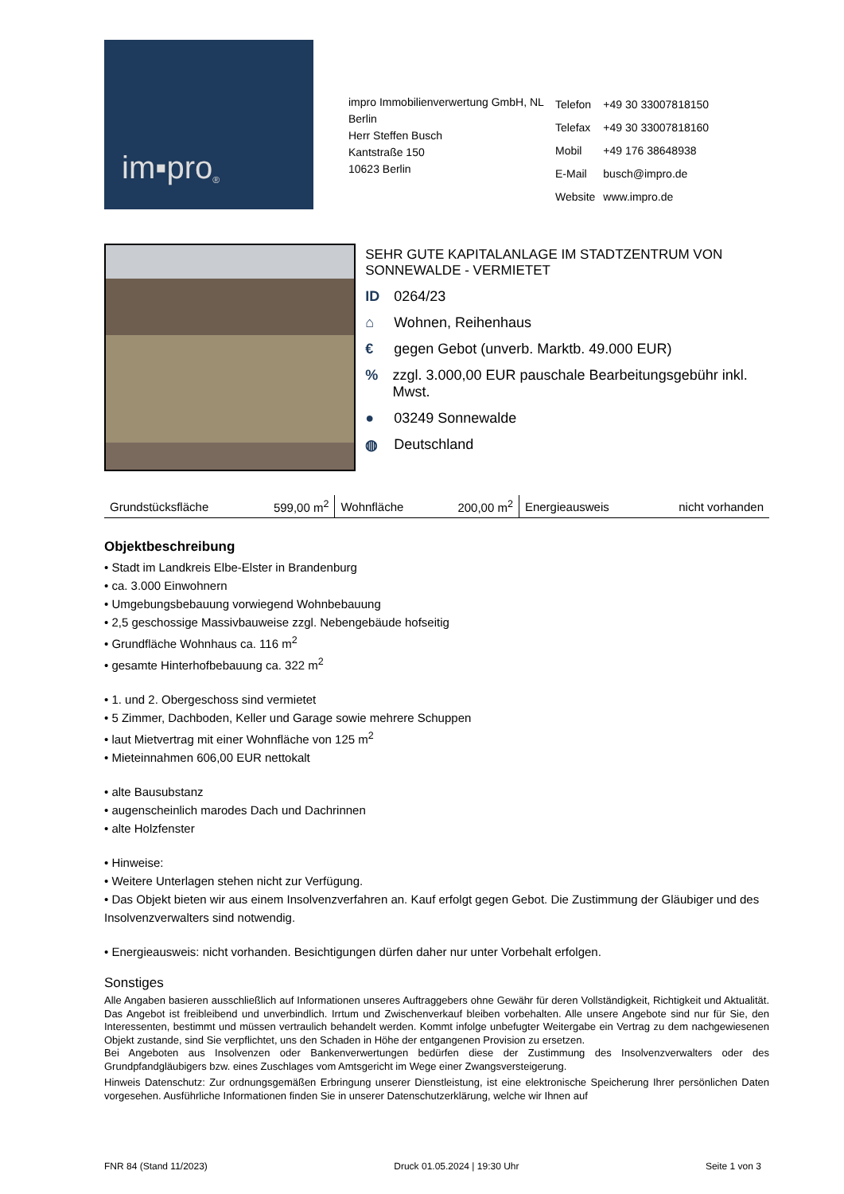im▪pro<sup>®</sup>
impro Immobilienverwertung GmbH, NL Berlin
Herr Steffen Busch
Kantstraße 150
10623 Berlin
| Telefon | +49 30 33007818150 |
| Telefax | +49 30 33007818160 |
| Mobil | +49 176 38648938 |
| E-Mail | busch@impro.de |
| Website | www.impro.de |
SEHR GUTE KAPITALANLAGE IM STADTZENTRUM VON SONNEWALDE - VERMIETET
ID 0264/23
⌂ Wohnen, Reihenhaus
€ gegen Gebot (unverb. Marktb. 49.000 EUR)
% zzgl. 3.000,00 EUR pauschale Bearbeitungsgebühr inkl. Mwst.
● 03249 Sonnewalde
◍ Deutschland
| Grundstücksfläche | 599,00 m<sup>2</sup> | Wohnfläche | 200,00 m<sup>2</sup> | Energieausweis | nicht vorhanden |
Objektbeschreibung
• Stadt im Landkreis Elbe-Elster in Brandenburg
• ca. 3.000 Einwohnern
• Umgebungsbebauung vorwiegend Wohnbebauung
• 2,5 geschossige Massivbauweise zzgl. Nebengebäude hofseitig
• Grundfläche Wohnhaus ca. 116 m<sup>2</sup>
• gesamte Hinterhofbebauung ca. 322 m<sup>2</sup>
• 1. und 2. Obergeschoss sind vermietet
• 5 Zimmer, Dachboden, Keller und Garage sowie mehrere Schuppen
• laut Mietvertrag mit einer Wohnfläche von 125 m<sup>2</sup>
• Mieteinnahmen 606,00 EUR nettokalt
• alte Bausubstanz
• augenscheinlich marodes Dach und Dachrinnen
• alte Holzfenster
• Hinweise:
• Weitere Unterlagen stehen nicht zur Verfügung.
• Das Objekt bieten wir aus einem Insolvenzverfahren an. Kauf erfolgt gegen Gebot. Die Zustimmung der Gläubiger und des Insolvenzverwalters sind notwendig.
• Energieausweis: nicht vorhanden. Besichtigungen dürfen daher nur unter Vorbehalt erfolgen.
Sonstiges
Alle Angaben basieren ausschließlich auf Informationen unseres Auftraggebers ohne Gewähr für deren Vollständigkeit, Richtigkeit und Aktualität. Das Angebot ist freibleibend und unverbindlich. Irrtum und Zwischenverkauf bleiben vorbehalten. Alle unsere Angebote sind nur für Sie, den Interessenten, bestimmt und müssen vertraulich behandelt werden. Kommt infolge unbefugter Weitergabe ein Vertrag zu dem nachgewiesenen Objekt zustande, sind Sie verpflichtet, uns den Schaden in Höhe der entgangenen Provision zu ersetzen.
Bei Angeboten aus Insolvenzen oder Bankenverwertungen bedürfen diese der Zustimmung des Insolvenzverwalters oder des Grundpfandgläubigers bzw. eines Zuschlages vom Amtsgericht im Wege einer Zwangsversteigerung.
Hinweis Datenschutz: Zur ordnungsgemäßen Erbringung unserer Dienstleistung, ist eine elektronische Speicherung Ihrer persönlichen Daten vorgesehen. Ausführliche Informationen finden Sie in unserer Datenschutzerklärung, welche wir Ihnen auf
FNR 84 (Stand 11/2023) Druck 01.05.2024 | 19:30 Uhr Seite 1 von 3